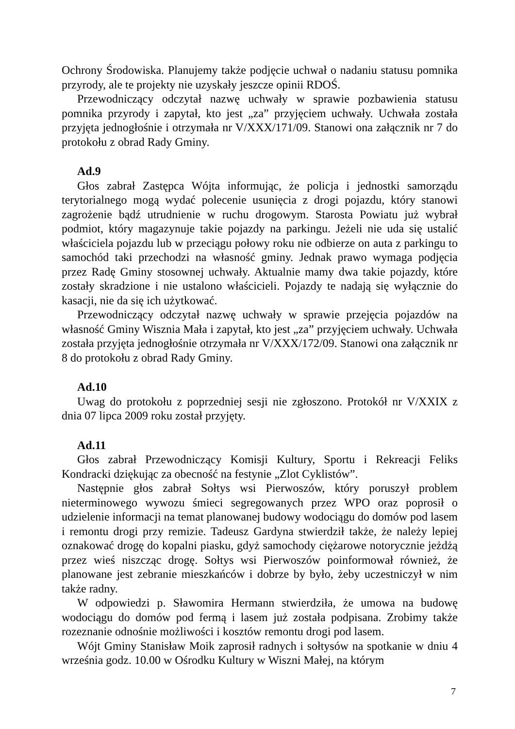Ochrony Środowiska. Planujemy także podjęcie uchwał o nadaniu statusu pomnika przyrody, ale te projekty nie uzyskały jeszcze opinii RDOŚ.
Przewodniczący odczytał nazwę uchwały w sprawie pozbawienia statusu pomnika przyrody i zapytał, kto jest „za” przyjęciem uchwały. Uchwała została przyjęta jednogłośnie i otrzymała nr V/XXX/171/09. Stanowi ona załącznik nr 7 do protokołu z obrad Rady Gminy.
Ad.9
Głos zabrał Zastępca Wójta informując, że policja i jednostki samorządu terytorialnego mogą wydać polecenie usunięcia z drogi pojazdu, który stanowi zagrożenie bądź utrudnienie w ruchu drogowym. Starosta Powiatu już wybrał podmiot, który magazynuje takie pojazdy na parkingu. Jeżeli nie uda się ustalić właściciela pojazdu lub w przeciągu połowy roku nie odbierze on auta z parkingu to samochód taki przechodzi na własność gminy. Jednak prawo wymaga podjęcia przez Radę Gminy stosownej uchwały. Aktualnie mamy dwa takie pojazdy, które zostały skradzione i nie ustalono właścicieli. Pojazdy te nadają się wyłącznie do kasacji, nie da się ich użytkować.
Przewodniczący odczytał nazwę uchwały w sprawie przejęcia pojazdów na własność Gminy Wisznia Mała i zapytał, kto jest „za” przyjęciem uchwały. Uchwała została przyjęta jednogłośnie otrzymała nr V/XXX/172/09. Stanowi ona załącznik nr 8 do protokołu z obrad Rady Gminy.
Ad.10
Uwag do protokołu z poprzedniej sesji nie zgłoszono. Protokół nr V/XXIX z dnia 07 lipca 2009 roku został przyjęty.
Ad.11
Głos zabrał Przewodniczący Komisji Kultury, Sportu i Rekreacji Feliks Kondracki dziękując za obecność na festynie „Zlot Cyklistów”.
Następnie głos zabrał Sołtys wsi Pierwoszów, który poruszył problem nieterminowego wywozu śmieci segregowanych przez WPO oraz poprosił o udzielenie informacji na temat planowanej budowy wodociągu do domów pod lasem i remontu drogi przy remizie. Tadeusz Gardyna stwierdził także, że należy lepiej oznakować drogę do kopalni piasku, gdyż samochody ciężarowe notorycznie jeżdżą przez wieś niszcząc drogę. Sołtys wsi Pierwoszów poinformował również, że planowane jest zebranie mieszkańców i dobrze by było, żeby uczestniczył w nim także radny.
W odpowiedzi p. Sławomira Hermann stwierdziła, że umowa na budowę wodociągu do domów pod fermą i lasem już została podpisana. Zrobimy także rozeznanie odnośnie możliwości i kosztów remontu drogi pod lasem.
Wójt Gminy Stanisław Moik zaprosił radnych i sołtysów na spotkanie w dniu 4 września godz. 10.00 w Ośrodku Kultury w Wiszni Małej, na którym
7